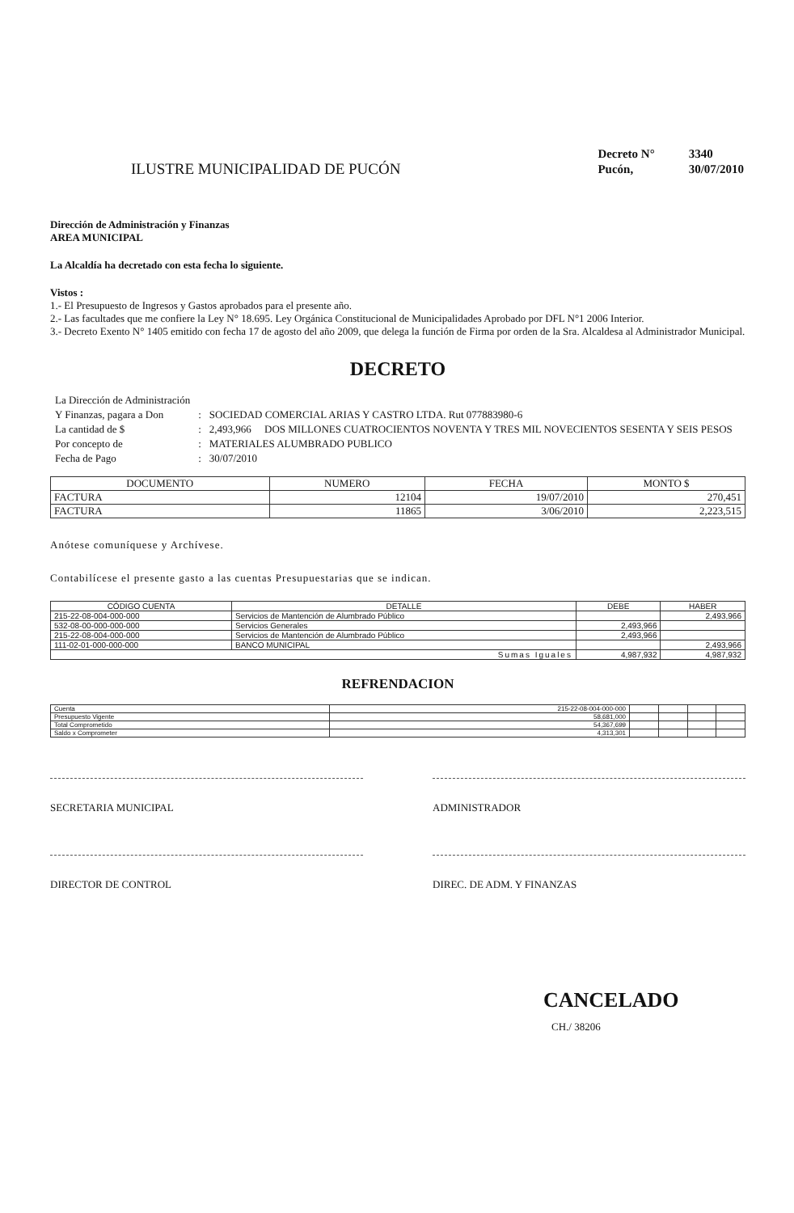ILUSTRE MUNICIPALIDAD DE PUCÓN
| Decreto N° | 3340 |
| Pucón, | 30/07/2010 |
Dirección de Administración y Finanzas
AREA MUNICIPAL
La Alcaldía ha decretado con esta fecha lo siguiente.
Vistos :
1.- El Presupuesto de Ingresos y Gastos aprobados para el presente año.
2.- Las facultades que me confiere la Ley N° 18.695. Ley Orgánica Constitucional de Municipalidades Aprobado por DFL N°1 2006 Interior.
3.- Decreto Exento N° 1405 emitido con fecha 17 de agosto del año 2009, que delega la función de Firma por orden de la Sra. Alcaldesa al Administrador Municipal.
DECRETO
| La Dirección de Administración | | |
| Y Finanzas, pagara a Don | : | SOCIEDAD COMERCIAL ARIAS Y CASTRO LTDA. Rut 077883980-6 |
| La cantidad de $ | : | 2,493,966 DOS MILLONES CUATROCIENTOS NOVENTA Y TRES MIL NOVECIENTOS SESENTA Y SEIS PESOS |
| Por concepto de | : | MATERIALES ALUMBRADO PUBLICO |
| Fecha de Pago | : | 30/07/2010 |
| DOCUMENTO | NUMERO | FECHA | MONTO $ |
| --- | --- | --- | --- |
| FACTURA | 12104 | 19/07/2010 | 270,451 |
| FACTURA | 11865 | 3/06/2010 | 2,223,515 |
Anótese comuníquese y Archívese.
Contabilícese el presente gasto a las cuentas Presupuestarias que se indican.
| CÓDIGO CUENTA | DETALLE | DEBE | HABER |
| --- | --- | --- | --- |
| 215-22-08-004-000-000 | Servicios de Mantención de Alumbrado Público | | 2,493,966 |
| 532-08-00-000-000-000 | Servicios Generales | 2,493,966 | |
| 215-22-08-004-000-000 | Servicios de Mantención de Alumbrado Público | 2,493,966 | |
| 111-02-01-000-000-000 | BANCO MUNICIPAL | | 2,493,966 |
| Sumas Iguales | | 4,987,932 | 4,987,932 |
REFRENDACION
| Cuenta | 215-22-08-004-000-000 | | | | |
| Presupuesto Vigente | 58,681,000 | | | | |
| Total Comprometido | 54,367,699 | | | | |
| Saldo x Comprometer | 4,313,301 | | | | |
SECRETARIA MUNICIPAL ADMINISTRADOR
DIRECTOR DE CONTROL DIREC. DE ADM. Y FINANZAS
CANCELADO
CH./ 38206